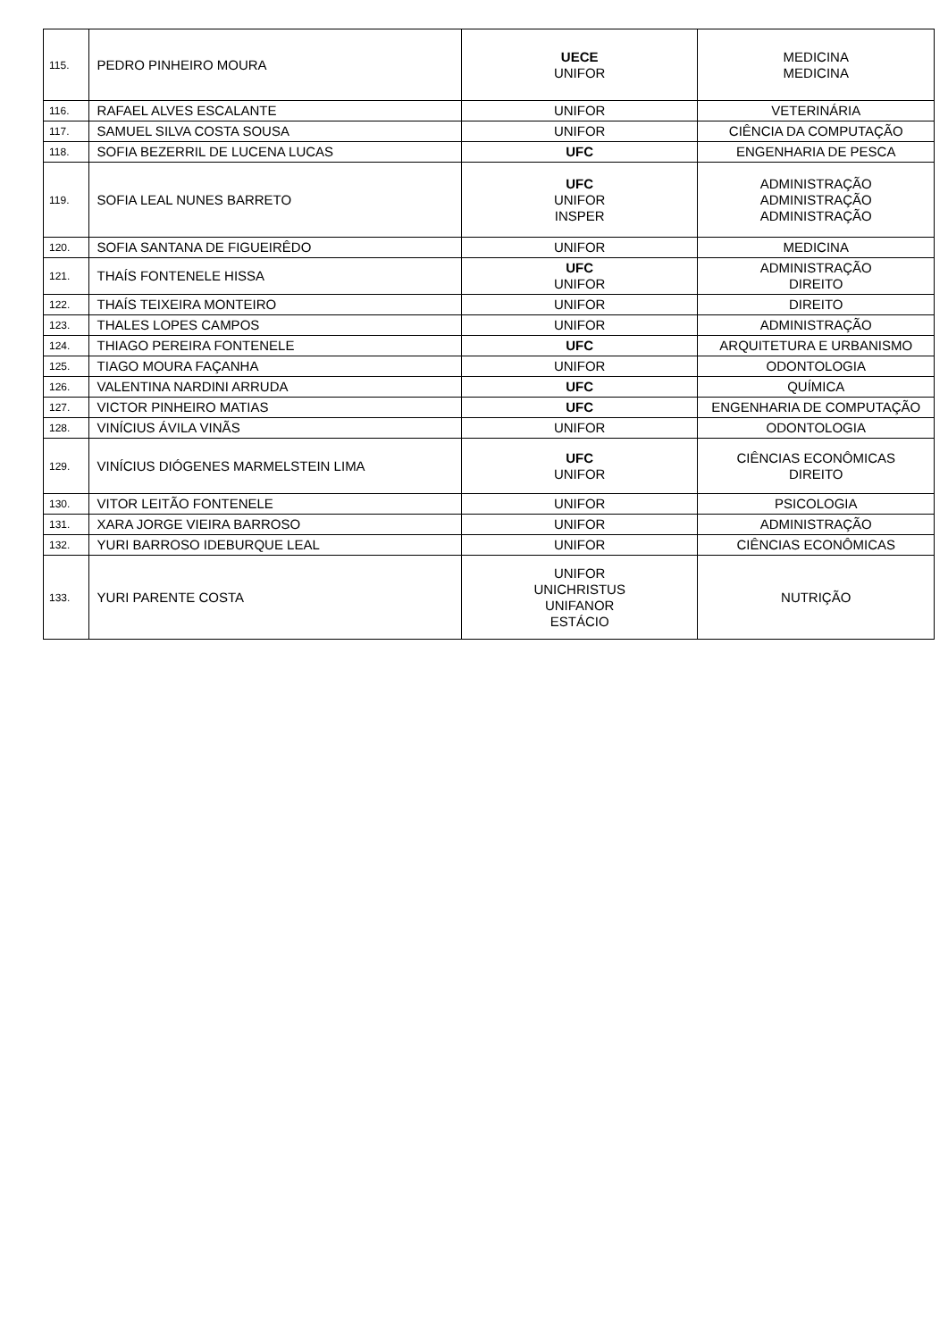| 115. | PEDRO PINHEIRO MOURA | UECE UNIFOR | MEDICINA MEDICINA |
| 116. | RAFAEL ALVES ESCALANTE | UNIFOR | VETERINÁRIA |
| 117. | SAMUEL SILVA COSTA SOUSA | UNIFOR | CIÊNCIA DA COMPUTAÇÃO |
| 118. | SOFIA BEZERRIL DE LUCENA LUCAS | UFC | ENGENHARIA DE PESCA |
| 119. | SOFIA LEAL NUNES BARRETO | UFC UNIFOR INSPER | ADMINISTRAÇÃO ADMINISTRAÇÃO ADMINISTRAÇÃO |
| 120. | SOFIA SANTANA DE FIGUEIRÊDO | UNIFOR | MEDICINA |
| 121. | THAÍS FONTENELE HISSA | UFC UNIFOR | ADMINISTRAÇÃO DIREITO |
| 122. | THAÍS TEIXEIRA MONTEIRO | UNIFOR | DIREITO |
| 123. | THALES LOPES CAMPOS | UNIFOR | ADMINISTRAÇÃO |
| 124. | THIAGO PEREIRA FONTENELE | UFC | ARQUITETURA E URBANISMO |
| 125. | TIAGO MOURA FAÇANHA | UNIFOR | ODONTOLOGIA |
| 126. | VALENTINA NARDINI ARRUDA | UFC | QUÍMICA |
| 127. | VICTOR PINHEIRO MATIAS | UFC | ENGENHARIA DE COMPUTAÇÃO |
| 128. | VINÍCIUS ÁVILA VINÃS | UNIFOR | ODONTOLOGIA |
| 129. | VINÍCIUS DIÓGENES MARMELSTEIN LIMA | UFC UNIFOR | CIÊNCIAS ECONÔMICAS DIREITO |
| 130. | VITOR LEITÃO FONTENELE | UNIFOR | PSICOLOGIA |
| 131. | XARA JORGE VIEIRA BARROSO | UNIFOR | ADMINISTRAÇÃO |
| 132. | YURI BARROSO IDEBURQUE LEAL | UNIFOR | CIÊNCIAS ECONÔMICAS |
| 133. | YURI PARENTE COSTA | UNIFOR UNICHRISTUS UNIFANOR ESTÁCIO | NUTRIÇÃO |